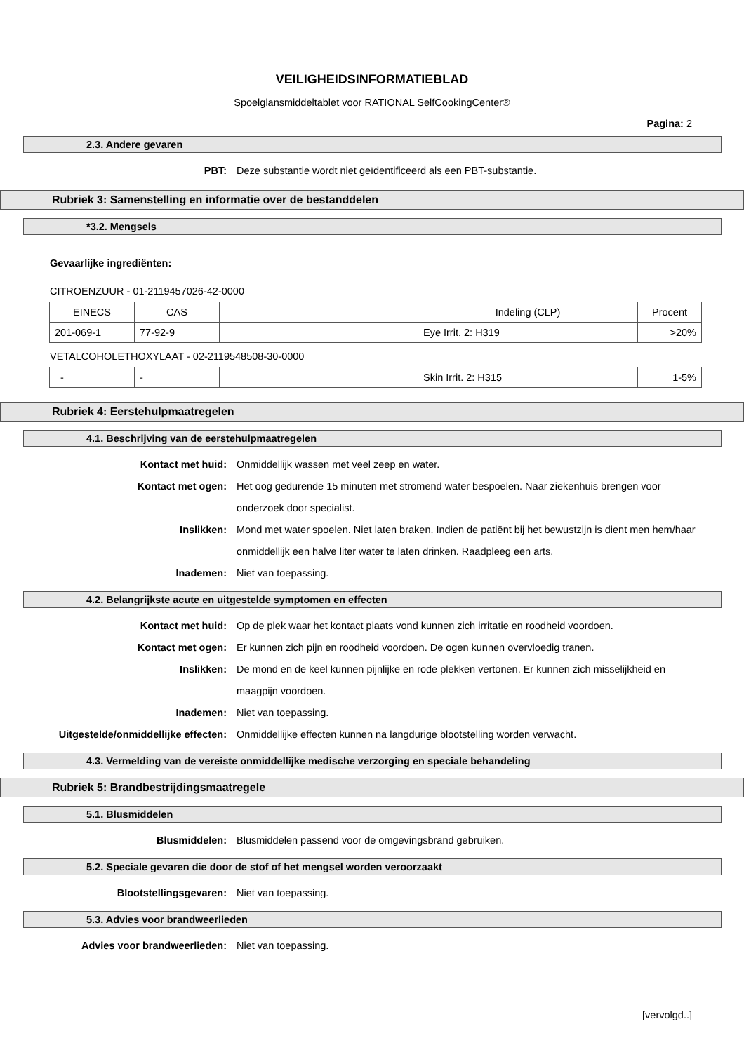VEILIGHEIDSINFORMATIEBLAD
Spoelglansmiddeltablet voor RATIONAL SelfCookingCenter®
Pagina: 2
2.3. Andere gevaren
PBT: Deze substantie wordt niet geïdentificeerd als een PBT-substantie.
Rubriek 3: Samenstelling en informatie over de bestanddelen
*3.2. Mengsels
Gevaarlijke ingrediënten:
CITROENZUUR - 01-2119457026-42-0000
| EINECS | CAS | | Indeling (CLP) | Procent |
| 201-069-1 | 77-92-9 | | Eye Irrit. 2: H319 | >20% |
VETALCOHOLETHOXYLAAT - 02-2119548508-30-0000
| - | - | | Skin Irrit. 2: H315 | 1-5% |
Rubriek 4: Eerstehulpmaatregelen
4.1. Beschrijving van de eerstehulpmaatregelen
Kontact met huid: Onmiddellijk wassen met veel zeep en water.
Kontact met ogen: Het oog gedurende 15 minuten met stromend water bespoelen. Naar ziekenhuis brengen voor onderzoek door specialist.
Inslikken: Mond met water spoelen. Niet laten braken. Indien de patiënt bij het bewustzijn is dient men hem/haar onmiddellijk een halve liter water te laten drinken. Raadpleeg een arts.
Inademen: Niet van toepassing.
4.2. Belangrijkste acute en uitgestelde symptomen en effecten
Kontact met huid: Op de plek waar het kontact plaats vond kunnen zich irritatie en roodheid voordoen.
Kontact met ogen: Er kunnen zich pijn en roodheid voordoen. De ogen kunnen overvloedig tranen.
Inslikken: De mond en de keel kunnen pijnlijke en rode plekken vertonen. Er kunnen zich misselijkheid en maagpijn voordoen.
Inademen: Niet van toepassing.
Uitgestelde/onmiddellijke effecten: Onmiddellijke effecten kunnen na langdurige blootstelling worden verwacht.
4.3. Vermelding van de vereiste onmiddellijke medische verzorging en speciale behandeling
Rubriek 5: Brandbestrijdingsmaatregele
5.1. Blusmiddelen
Blusmiddelen: Blusmiddelen passend voor de omgevingsbrand gebruiken.
5.2. Speciale gevaren die door de stof of het mengsel worden veroorzaakt
Blootstellingsgevaren: Niet van toepassing.
5.3. Advies voor brandweerlieden
Advies voor brandweerlieden: Niet van toepassing.
[vervolgd..]